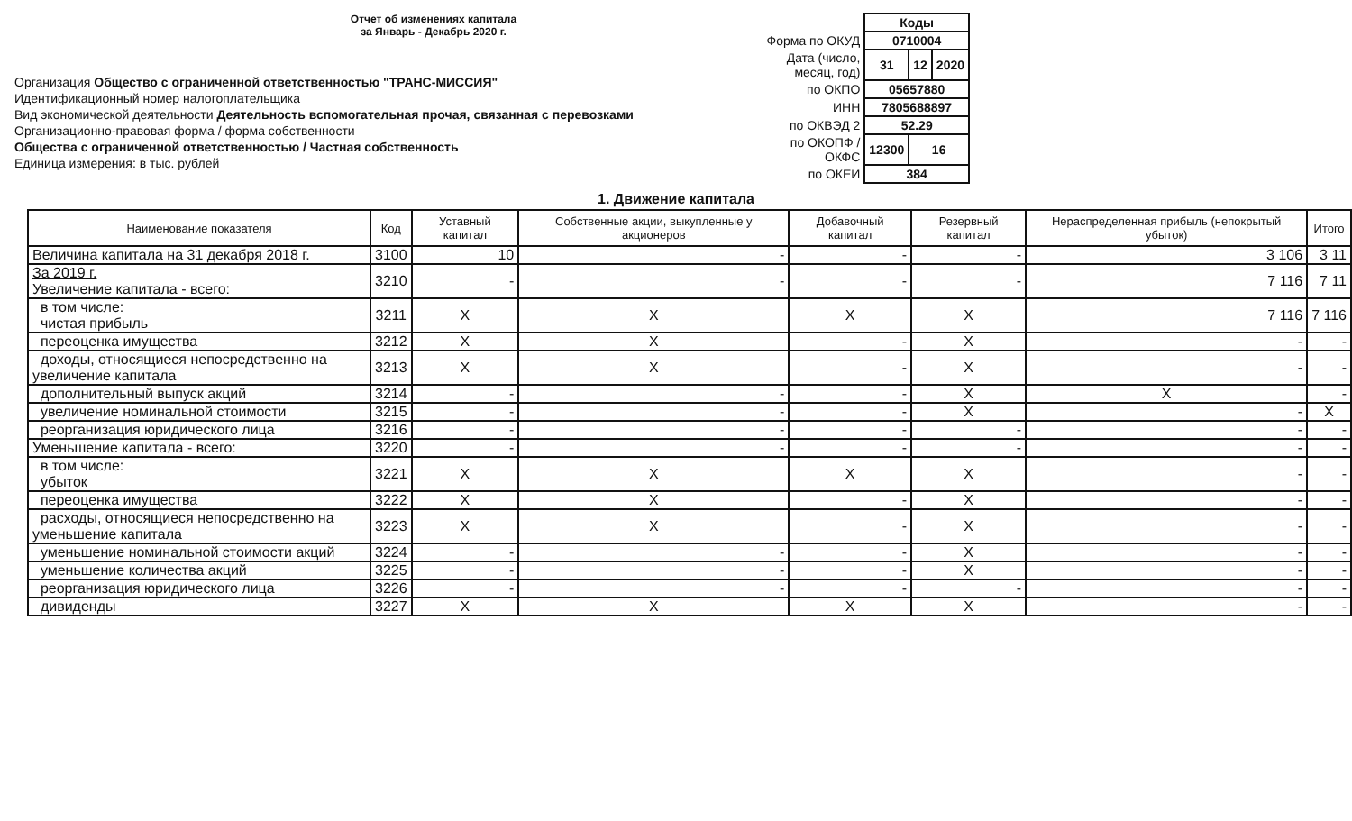Отчет об изменениях капитала
за Январь - Декабрь 2020 г.
Организация Общество с ограниченной ответственностью "ТРАНС-МИССИЯ"
Идентификационный номер налогоплательщика
Вид экономической деятельности Деятельность вспомогательная прочая, связанная с перевозками
Организационно-правовая форма / форма собственности
Общества с ограниченной ответственностью / Частная собственность
Единица измерения: в тыс. рублей
| | Коды | | |
| Форма по ОКУД | 0710004 | | |
| Дата (число, месяц, год) | 31 | 12 | 2020 |
| по ОКПО | 05657880 | | |
| ИНН | 7805688897 | | |
| по ОКВЭД 2 | 52.29 | | |
| по ОКОПФ / ОКФС | 12300 | 16 | |
| по ОКЕИ | 384 | | |
1. Движение капитала
| Наименование показателя | Код | Уставный капитал | Собственные акции, выкупленные у акционеров | Добавочный капитал | Резервный капитал | Нераспределенная прибыль (непокрытый убыток) | Итого |
| --- | --- | --- | --- | --- | --- | --- | --- |
| Величина капитала на 31 декабря 2018 г. | 3100 | 10 | - | - | - | 3 106 | 3 11 |
| За 2019 г. Увеличение капитала - всего: | 3210 | - | - | - | - | 7 116 | 7 11 |
| в том числе: чистая прибыль | 3211 | X | X | X | X | 7 116 | 7 116 |
| переоценка имущества | 3212 | X | X | - | X | - | - |
| доходы, относящиеся непосредственно на увеличение капитала | 3213 | X | X | - | X | - | - |
| дополнительный выпуск акций | 3214 | - | - | - | X | X | - |
| увеличение номинальной стоимости | 3215 | - | - | - | X | - | X |
| реорганизация юридического лица | 3216 | - | - | - | - | - | - |
| Уменьшение капитала - всего: | 3220 | - | - | - | - | - | - |
| в том числе: убыток | 3221 | X | X | X | X | - | - |
| переоценка имущества | 3222 | X | X | - | X | - | - |
| расходы, относящиеся непосредственно на уменьшение капитала | 3223 | X | X | - | X | - | - |
| уменьшение номинальной стоимости акций | 3224 | - | - | - | X | - | - |
| уменьшение количества акций | 3225 | - | - | - | X | - | - |
| реорганизация юридического лица | 3226 | - | - | - | - | - | - |
| дивиденды | 3227 | X | X | X | X | - | - |